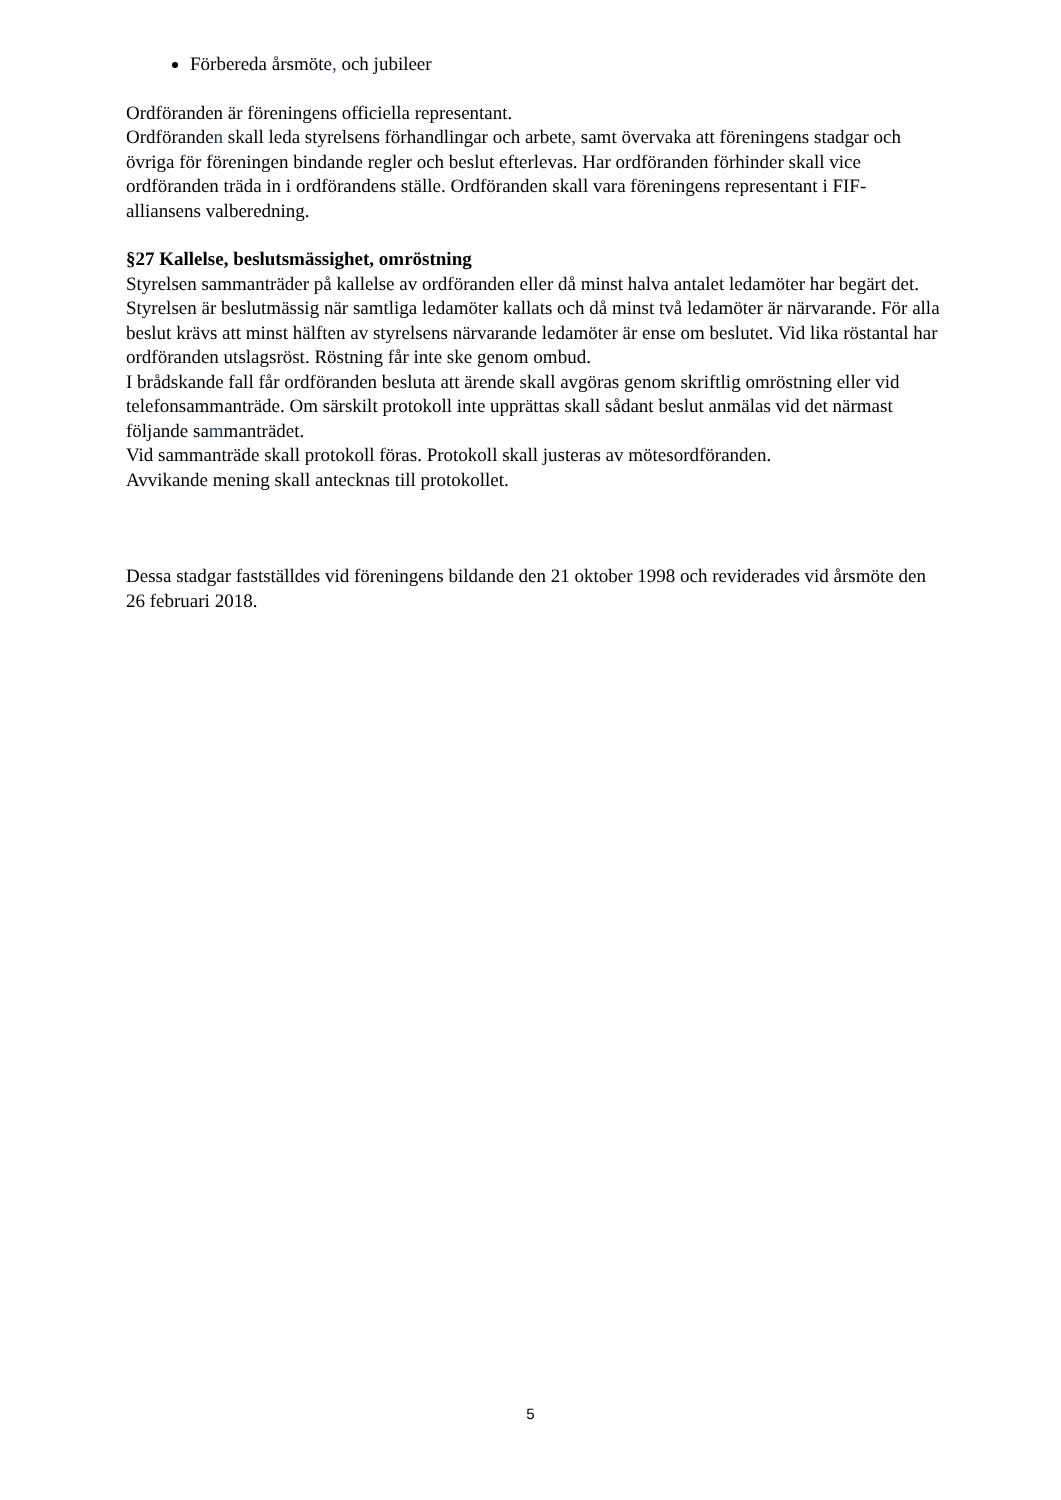Förbereda årsmöte, och jubileer
Ordföranden är föreningens officiella representant.
Ordföranden skall leda styrelsens förhandlingar och arbete, samt övervaka att föreningens stadgar och övriga för föreningen bindande regler och beslut efterlevas. Har ordföranden förhinder skall vice ordföranden träda in i ordförandens ställe. Ordföranden skall vara föreningens representant i FIF-alliansens valberedning.
§27 Kallelse, beslutsmässighet, omröstning
Styrelsen sammanträder på kallelse av ordföranden eller då minst halva antalet ledamöter har begärt det.
Styrelsen är beslutmässig när samtliga ledamöter kallats och då minst två ledamöter är närvarande. För alla beslut krävs att minst hälften av styrelsens närvarande ledamöter är ense om beslutet. Vid lika röstantal har ordföranden utslagsröst. Röstning får inte ske genom ombud.
I brådskande fall får ordföranden besluta att ärende skall avgöras genom skriftlig omröstning eller vid telefonsammanträde. Om särskilt protokoll inte upprättas skall sådant beslut anmälas vid det närmast följande sammanträdet.
Vid sammanträde skall protokoll föras. Protokoll skall justeras av mötesordföranden.
Avvikande mening skall antecknas till protokollet.
Dessa stadgar fastställdes vid föreningens bildande den 21 oktober 1998 och reviderades vid årsmöte den 26 februari 2018.
5